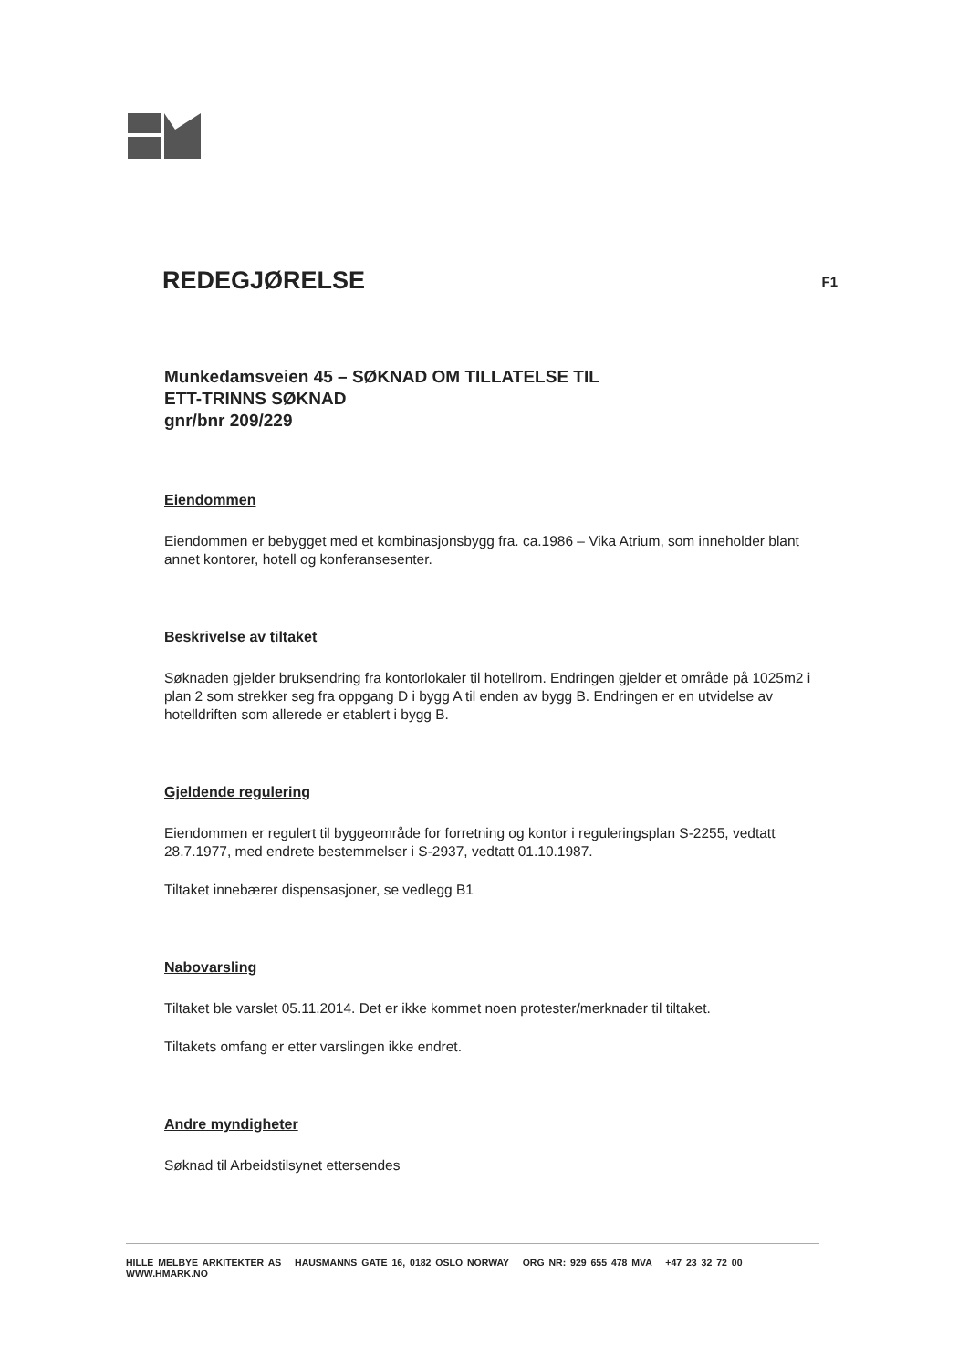REDEGJØRELSE F1
Munkedamsveien 45 – SØKNAD OM TILLATELSE TIL
ETT-TRINNS SØKNAD
gnr/bnr 209/229
Eiendommen
Eiendommen er bebygget med et kombinasjonsbygg fra. ca.1986 – Vika Atrium, som inneholder blant annet kontorer, hotell og konferansesenter.
Beskrivelse av tiltaket
Søknaden gjelder bruksendring fra kontorlokaler til hotellrom. Endringen gjelder et område på 1025m2 i plan 2 som strekker seg fra oppgang D i bygg A til enden av bygg B. Endringen er en utvidelse av hotelldriften som allerede er etablert i bygg B.
Gjeldende regulering
Eiendommen er regulert til byggeområde for forretning og kontor i reguleringsplan S-2255, vedtatt 28.7.1977, med endrete bestemmelser i S-2937, vedtatt 01.10.1987.
Tiltaket innebærer dispensasjoner, se vedlegg B1
Nabovarsling
Tiltaket ble varslet 05.11.2014. Det er ikke kommet noen protester/merknader til tiltaket.
Tiltakets omfang er etter varslingen ikke endret.
Andre myndigheter
Søknad til Arbeidstilsynet ettersendes
HILLE MELBYE ARKITEKTER AS HAUSMANNS GATE 16, 0182 OSLO NORWAY ORG NR: 929 655 478 MVA +47 23 32 72 00 WWW.HMARK.NO